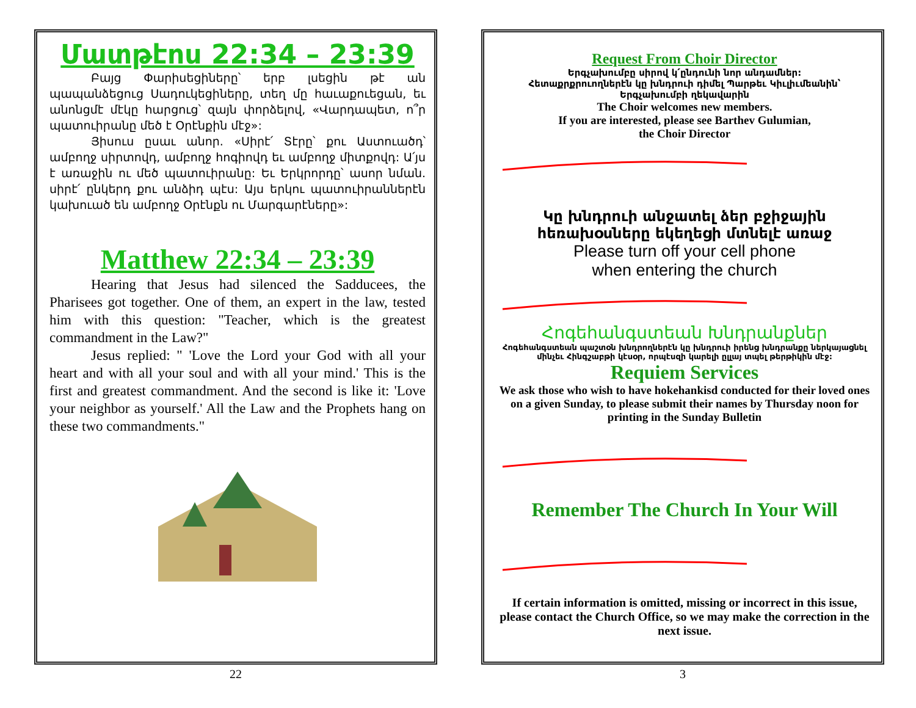Մատթէոս 22:34 – 23:39
Բայց Փարիսեցիները՝ երբ լսեցին թէ ան պապանձեցուց Սադուկեցիները, տեղ մը հաւաքուեցան, եւ անոնցմէ մէկը հարցուց՝ զայն փորձելով, «Վարդապետ, ո՞ր պատուիրանը մեծ է Օրէնքին մէջ»:
Յիսուս ըսաւ անոր. «Սիրէ՛ Տէրը՝ քու Աստուածդ՝ ամբողջ սիրտովդ, ամբողջ հոգիովդ եւ ամբողջ միտքովդ: Ա՛յս է առաջին ու մեծ պատուիրանը: Եւ Երկրորդը՝ ասոր նման. սիրէ՛ ընկերդ քու անձիդ պէս: Այս երկու պատուիրաններէն կախուած են ամբողջ Օրէնքն ու Մարգարէները»:
Matthew 22:34 – 23:39
Hearing that Jesus had silenced the Sadducees, the Pharisees got together. One of them, an expert in the law, tested him with this question: "Teacher, which is the greatest commandment in the Law?"
Jesus replied: " 'Love the Lord your God with all your heart and with all your soul and with all your mind.' This is the first and greatest commandment. And the second is like it: 'Love your neighbor as yourself.' All the Law and the Prophets hang on these two commandments."
22
Request From Choir Director
Երգչախումբը սիրով կ՛ընդունի նոր անդամներ:
Հետաքրքրուողներէն կը խնդրուի դիմել Պարթեւ Կիւլիւմեանին՝
Երգչախումբի ղեկավարին
The Choir welcomes new members.
If you are interested, please see Barthev Gulumian,
the Choir Director
Կը խնդրուի անջատել ձեր բջիջային հեռախօսները եկեղեցի մտնելէ առաջ
Please turn off your cell phone
when entering the church
Հոգեհանգստեան Խնդրանքներ
Հոգեհանգստեան պաշտօն խնդրողներէն կը խնդրուի իրենց խնդրանքը ներկայացնել մինչեւ Հինգշաբթի կէսօր, որպէսզի կարելի ըլլայ տպել թերթիկին մէջ:
Requiem Services
We ask those who wish to have hokehankisd conducted for their loved ones on a given Sunday, to please submit their names by Thursday noon for printing in the Sunday Bulletin
Remember The Church In Your Will
If certain information is omitted, missing or incorrect in this issue, please contact the Church Office, so we may make the correction in the next issue.
3